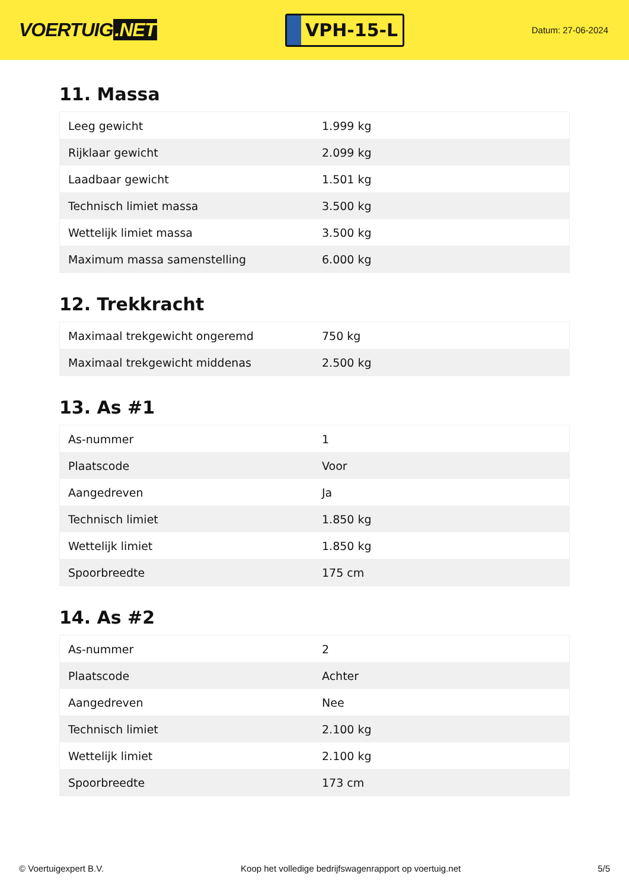VOERTUIG.NET
VPH-15-L
Datum: 27-06-2024
11. Massa
| Leeg gewicht | 1.999 kg |
| Rijklaar gewicht | 2.099 kg |
| Laadbaar gewicht | 1.501 kg |
| Technisch limiet massa | 3.500 kg |
| Wettelijk limiet massa | 3.500 kg |
| Maximum massa samenstelling | 6.000 kg |
12. Trekkracht
| Maximaal trekgewicht ongeremd | 750 kg |
| Maximaal trekgewicht middenas | 2.500 kg |
13. As #1
| As-nummer | 1 |
| Plaatscode | Voor |
| Aangedreven | Ja |
| Technisch limiet | 1.850 kg |
| Wettelijk limiet | 1.850 kg |
| Spoorbreedte | 175 cm |
14. As #2
| As-nummer | 2 |
| Plaatscode | Achter |
| Aangedreven | Nee |
| Technisch limiet | 2.100 kg |
| Wettelijk limiet | 2.100 kg |
| Spoorbreedte | 173 cm |
© Voertuigexpert B.V. Koop het volledige bedrijfswagenrapport op voertuig.net 5/5